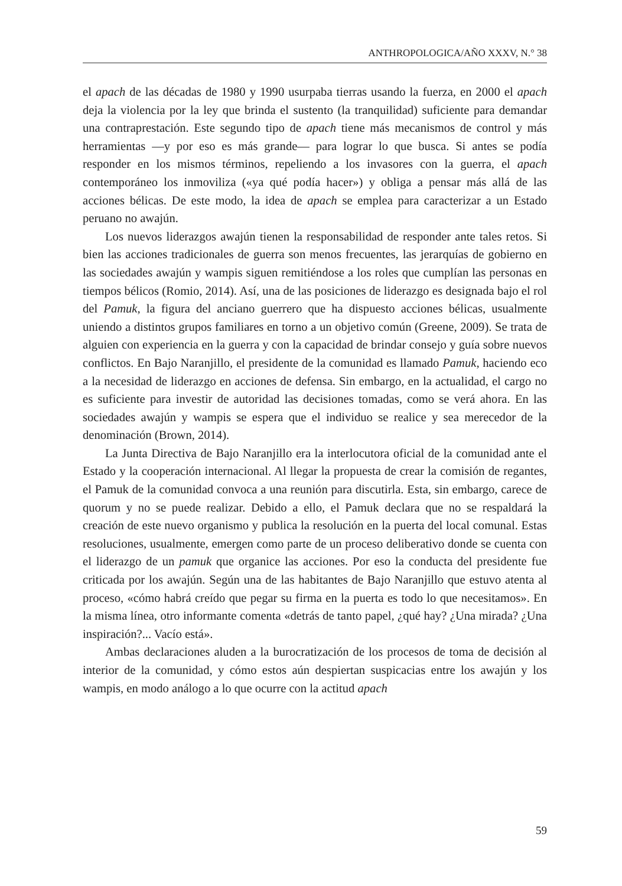ANTHROPOLOGICA/AÑO XXXV, N.° 38
el apach de las décadas de 1980 y 1990 usurpaba tierras usando la fuerza, en 2000 el apach deja la violencia por la ley que brinda el sustento (la tranquilidad) suficiente para demandar una contraprestación. Este segundo tipo de apach tiene más mecanismos de control y más herramientas —y por eso es más grande— para lograr lo que busca. Si antes se podía responder en los mismos términos, repeliendo a los invasores con la guerra, el apach contemporáneo los inmoviliza («ya qué podía hacer») y obliga a pensar más allá de las acciones bélicas. De este modo, la idea de apach se emplea para caracterizar a un Estado peruano no awajún.
Los nuevos liderazgos awajún tienen la responsabilidad de responder ante tales retos. Si bien las acciones tradicionales de guerra son menos frecuentes, las jerarquías de gobierno en las sociedades awajún y wampis siguen remitiéndose a los roles que cumplían las personas en tiempos bélicos (Romio, 2014). Así, una de las posiciones de liderazgo es designada bajo el rol del Pamuk, la figura del anciano guerrero que ha dispuesto acciones bélicas, usualmente uniendo a distintos grupos familiares en torno a un objetivo común (Greene, 2009). Se trata de alguien con experiencia en la guerra y con la capacidad de brindar consejo y guía sobre nuevos conflictos. En Bajo Naranjillo, el presidente de la comunidad es llamado Pamuk, haciendo eco a la necesidad de liderazgo en acciones de defensa. Sin embargo, en la actualidad, el cargo no es suficiente para investir de autoridad las decisiones tomadas, como se verá ahora. En las sociedades awajún y wampis se espera que el individuo se realice y sea merecedor de la denominación (Brown, 2014).
La Junta Directiva de Bajo Naranjillo era la interlocutora oficial de la comunidad ante el Estado y la cooperación internacional. Al llegar la propuesta de crear la comisión de regantes, el Pamuk de la comunidad convoca a una reunión para discutirla. Esta, sin embargo, carece de quorum y no se puede realizar. Debido a ello, el Pamuk declara que no se respaldará la creación de este nuevo organismo y publica la resolución en la puerta del local comunal. Estas resoluciones, usualmente, emergen como parte de un proceso deliberativo donde se cuenta con el liderazgo de un pamuk que organice las acciones. Por eso la conducta del presidente fue criticada por los awajún. Según una de las habitantes de Bajo Naranjillo que estuvo atenta al proceso, «cómo habrá creído que pegar su firma en la puerta es todo lo que necesitamos». En la misma línea, otro informante comenta «detrás de tanto papel, ¿qué hay? ¿Una mirada? ¿Una inspiración?... Vacío está».
Ambas declaraciones aluden a la burocratización de los procesos de toma de decisión al interior de la comunidad, y cómo estos aún despiertan suspicacias entre los awajún y los wampis, en modo análogo a lo que ocurre con la actitud apach
59